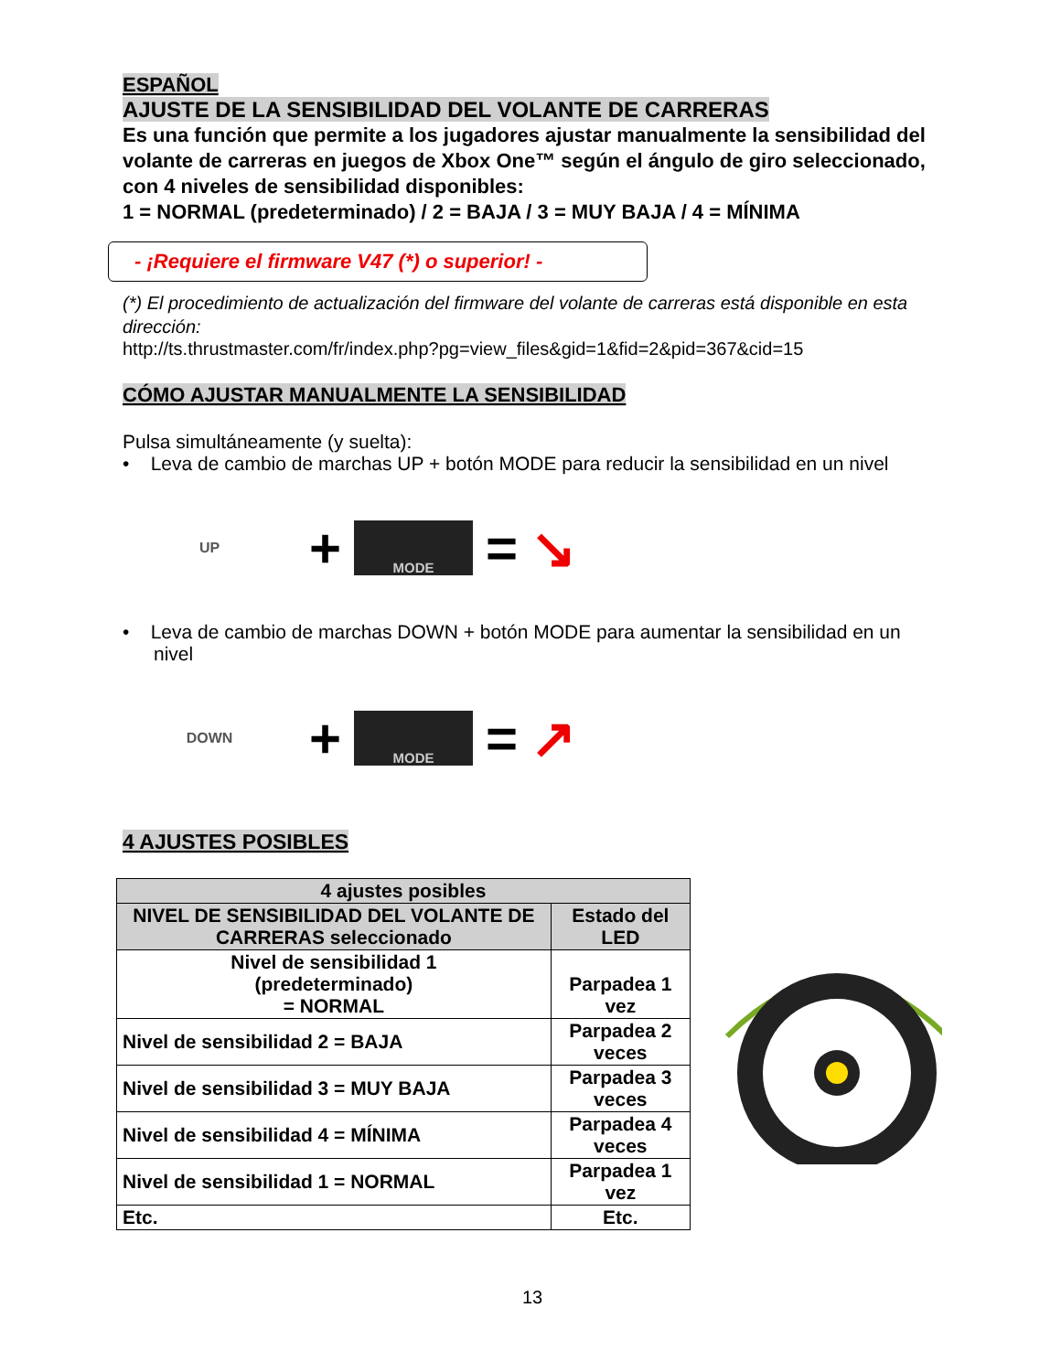ESPAÑOL
AJUSTE DE LA SENSIBILIDAD DEL VOLANTE DE CARRERAS
Es una función que permite a los jugadores ajustar manualmente la sensibilidad del volante de carreras en juegos de Xbox One™ según el ángulo de giro seleccionado, con 4 niveles de sensibilidad disponibles:
1 = NORMAL (predeterminado) / 2 = BAJA / 3 = MUY BAJA / 4 = MÍNIMA
- ¡Requiere el firmware V47 (*) o superior! -
(*) El procedimiento de actualización del firmware del volante de carreras está disponible en esta dirección:
http://ts.thrustmaster.com/fr/index.php?pg=view_files&gid=1&fid=2&pid=367&cid=15
CÓMO AJUSTAR MANUALMENTE LA SENSIBILIDAD
Pulsa simultáneamente (y suelta):
• Leva de cambio de marchas UP + botón MODE para reducir la sensibilidad en un nivel
UP
+
MODE
= ↘
• Leva de cambio de marchas DOWN + botón MODE para aumentar la sensibilidad en un nivel
DOWN
+
MODE
= ↗
4 AJUSTES POSIBLES
| 4 ajustes posibles | |
| --- | --- |
| NIVEL DE SENSIBILIDAD DEL VOLANTE DE CARRERAS seleccionado | Estado del LED |
| Nivel de sensibilidad 1 (predeterminado) = NORMAL | Parpadea 1 vez |
| Nivel de sensibilidad 2 = BAJA | Parpadea 2 veces |
| Nivel de sensibilidad 3 = MUY BAJA | Parpadea 3 veces |
| Nivel de sensibilidad 4 = MÍNIMA | Parpadea 4 veces |
| Nivel de sensibilidad 1 = NORMAL | Parpadea 1 vez |
| Etc. | Etc. |
13